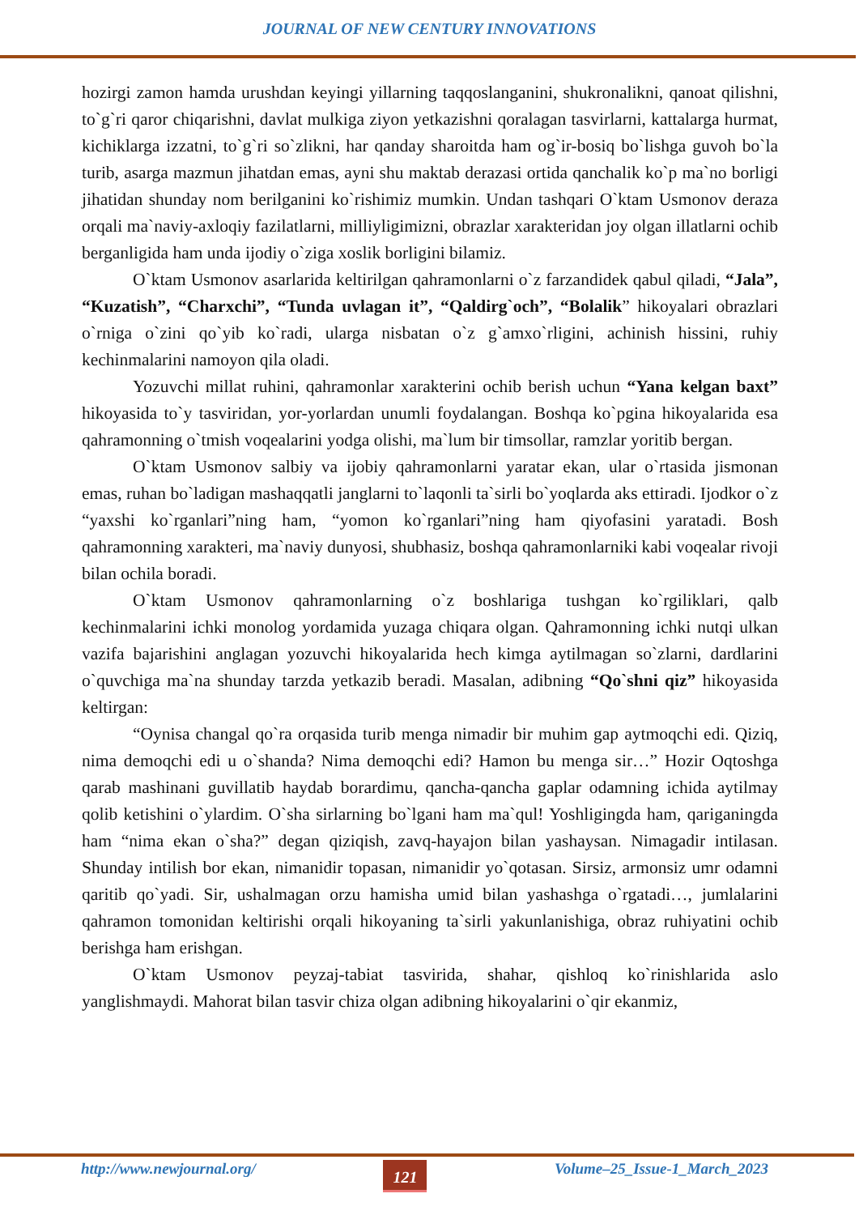JOURNAL OF NEW CENTURY INNOVATIONS
hozirgi zamon hamda urushdan keyingi yillarning taqqoslanganini, shukronalikni, qanoat qilishni, to`g`ri qaror chiqarishni, davlat mulkiga ziyon yetkazishni qoralagan tasvirlarni, kattalarga hurmat, kichiklarga izzatni, to`g`ri so`zlikni, har qanday sharoitda ham og`ir-bosiq bo`lishga guvoh bo`la turib, asarga mazmun jihatdan emas, ayni shu maktab derazasi ortida qanchalik ko`p ma`no borligi jihatidan shunday nom berilganini ko`rishimiz mumkin. Undan tashqari O`ktam Usmonov deraza orqali ma`naviy-axloqiy fazilatlarni, milliyligimizni, obrazlar xarakteridan joy olgan illatlarni ochib berganligida ham unda ijodiy o`ziga xoslik borligini bilamiz.
O`ktam Usmonov asarlarida keltirilgan qahramonlarni o`z farzandidek qabul qiladi, “Jala”, “Kuzatish”, “Charxchi”, “Tunda uvlagan it”, “Qaldirg`och”, “Bolalik” hikoyalari obrazlari o`rniga o`zini qo`yib ko`radi, ularga nisbatan o`z g`amxo`rligini, achinish hissini, ruhiy kechinmalarini namoyon qila oladi.
Yozuvchi millat ruhini, qahramonlar xarakterini ochib berish uchun “Yana kelgan baxt” hikoyasida to`y tasviridan, yor-yorlardan unumli foydalangan. Boshqa ko`pgina hikoyalarida esa qahramonning o`tmish voqealarini yodga olishi, ma`lum bir timsollar, ramzlar yoritib bergan.
O`ktam Usmonov salbiy va ijobiy qahramonlarni yaratar ekan, ular o`rtasida jismonan emas, ruhan bo`ladigan mashaqqatli janglarni to`laqonli ta`sirli bo`yoqlarda aks ettiradi. Ijodkor o`z “yaxshi ko`rganlari”ning ham, “yomon ko`rganlari”ning ham qiyofasini yaratadi. Bosh qahramonning xarakteri, ma`naviy dunyosi, shubhasiz, boshqa qahramonlarniki kabi voqealar rivoji bilan ochila boradi.
O`ktam Usmonov qahramonlarning o`z boshlariga tushgan ko`rgiliklari, qalb kechinmalarini ichki monolog yordamida yuzaga chiqara olgan. Qahramonning ichki nutqi ulkan vazifa bajarishini anglagan yozuvchi hikoyalarida hech kimga aytilmagan so`zlarni, dardlarini o`quvchiga ma`na shunday tarzda yetkazib beradi. Masalan, adibning “Qo`shni qiz” hikoyasida keltirgan:
“Oynisa changal qo`ra orqasida turib menga nimadir bir muhim gap aytmoqchi edi. Qiziq, nima demoqchi edi u o`shanda? Nima demoqchi edi? Hamon bu menga sir…” Hozir Oqtoshga qarab mashinani guvillatib haydab borardimu, qancha-qancha gaplar odamning ichida aytilmay qolib ketishini o`ylardim. O`sha sirlarning bo`lgani ham ma`qul! Yoshligingda ham, qariganingda ham “nima ekan o`sha?” degan qiziqish, zavq-hayajon bilan yashaysan. Nimagadir intilasan. Shunday intilish bor ekan, nimanidir topasan, nimanidir yo`qotasan. Sirsiz, armonsiz umr odamni qaritib qo`yadi. Sir, ushalmagan orzu hamisha umid bilan yashashga o`rgatadi…, jumlalarini qahramon tomonidan keltirishi orqali hikoyaning ta`sirli yakunlanishiga, obraz ruhiyatini ochib berishga ham erishgan.
O`ktam Usmonov peyzaj-tabiat tasvirida, shahar, qishloq ko`rinishlarida aslo yanglishmaydi. Mahorat bilan tasvir chiza olgan adibning hikoyalarini o`qir ekanmiz,
http://www.newjournal.org/ 121 Volume–25_Issue-1_March_2023